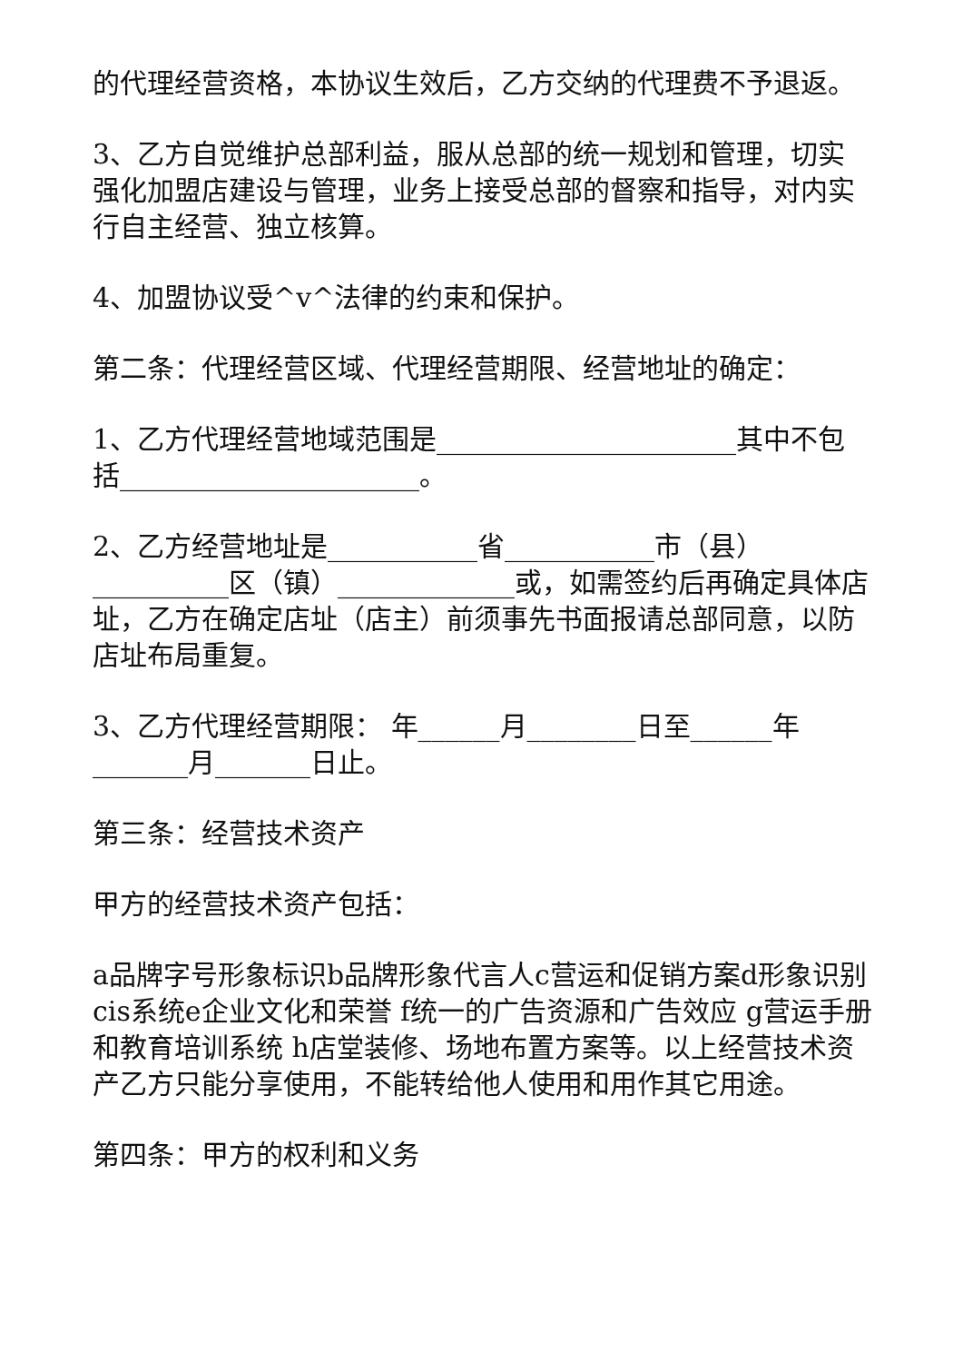的代理经营资格，本协议生效后，乙方交纳的代理费不予退返。
3、乙方自觉维护总部利益，服从总部的统一规划和管理，切实强化加盟店建设与管理，业务上接受总部的督察和指导，对内实行自主经营、独立核算。
4、加盟协议受^v^法律的约束和保护。
第二条：代理经营区域、代理经营期限、经营地址的确定：
1、乙方代理经营地域范围是______________________其中不包括______________________。
2、乙方经营地址是___________省___________市（县）__________区（镇）_____________或，如需签约后再确定具体店址，乙方在确定店址（店主）前须事先书面报请总部同意，以防店址布局重复。
3、乙方代理经营期限： 年______月________日至______年_______月_______日止。
第三条：经营技术资产
甲方的经营技术资产包括：
a品牌字号形象标识b品牌形象代言人c营运和促销方案d形象识别cis系统e企业文化和荣誉 f统一的广告资源和广告效应 g营运手册和教育培训系统 h店堂装修、场地布置方案等。以上经营技术资产乙方只能分享使用，不能转给他人使用和用作其它用途。
第四条：甲方的权利和义务